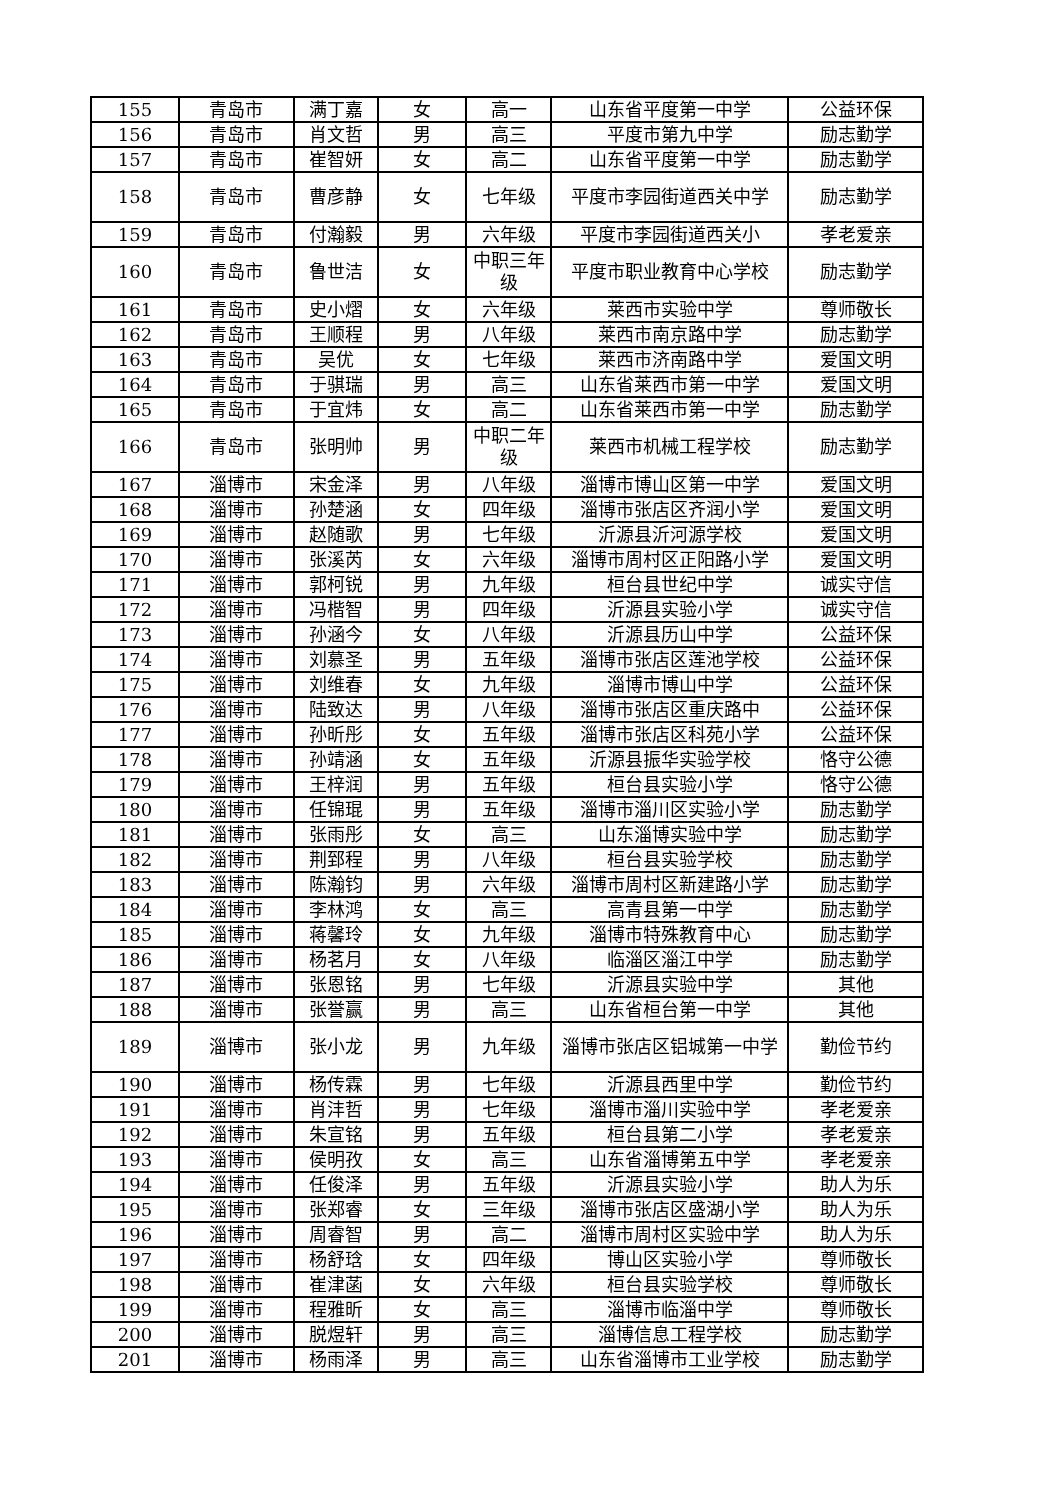| 155 | 青岛市 | 满丁嘉 | 女 | 高一 | 山东省平度第一中学 | 公益环保 |
| 156 | 青岛市 | 肖文哲 | 男 | 高三 | 平度市第九中学 | 励志勤学 |
| 157 | 青岛市 | 崔智妍 | 女 | 高二 | 山东省平度第一中学 | 励志勤学 |
| 158 | 青岛市 | 曹彦静 | 女 | 七年级 | 平度市李园街道西关中学 | 励志勤学 |
| 159 | 青岛市 | 付瀚毅 | 男 | 六年级 | 平度市李园街道西关小 | 孝老爱亲 |
| 160 | 青岛市 | 鲁世洁 | 女 | 中职三年级 | 平度市职业教育中心学校 | 励志勤学 |
| 161 | 青岛市 | 史小熠 | 女 | 六年级 | 莱西市实验中学 | 尊师敬长 |
| 162 | 青岛市 | 王顺程 | 男 | 八年级 | 莱西市南京路中学 | 励志勤学 |
| 163 | 青岛市 | 吴优 | 女 | 七年级 | 莱西市济南路中学 | 爱国文明 |
| 164 | 青岛市 | 于骐瑞 | 男 | 高三 | 山东省莱西市第一中学 | 爱国文明 |
| 165 | 青岛市 | 于宜炜 | 女 | 高二 | 山东省莱西市第一中学 | 励志勤学 |
| 166 | 青岛市 | 张明帅 | 男 | 中职二年级 | 莱西市机械工程学校 | 励志勤学 |
| 167 | 淄博市 | 宋金泽 | 男 | 八年级 | 淄博市博山区第一中学 | 爱国文明 |
| 168 | 淄博市 | 孙楚涵 | 女 | 四年级 | 淄博市张店区齐润小学 | 爱国文明 |
| 169 | 淄博市 | 赵随歌 | 男 | 七年级 | 沂源县沂河源学校 | 爱国文明 |
| 170 | 淄博市 | 张溪芮 | 女 | 六年级 | 淄博市周村区正阳路小学 | 爱国文明 |
| 171 | 淄博市 | 郭柯锐 | 男 | 九年级 | 桓台县世纪中学 | 诚实守信 |
| 172 | 淄博市 | 冯楷智 | 男 | 四年级 | 沂源县实验小学 | 诚实守信 |
| 173 | 淄博市 | 孙涵今 | 女 | 八年级 | 沂源县历山中学 | 公益环保 |
| 174 | 淄博市 | 刘慕圣 | 男 | 五年级 | 淄博市张店区莲池学校 | 公益环保 |
| 175 | 淄博市 | 刘维春 | 女 | 九年级 | 淄博市博山中学 | 公益环保 |
| 176 | 淄博市 | 陆致达 | 男 | 八年级 | 淄博市张店区重庆路中 | 公益环保 |
| 177 | 淄博市 | 孙昕彤 | 女 | 五年级 | 淄博市张店区科苑小学 | 公益环保 |
| 178 | 淄博市 | 孙靖涵 | 女 | 五年级 | 沂源县振华实验学校 | 恪守公德 |
| 179 | 淄博市 | 王梓润 | 男 | 五年级 | 桓台县实验小学 | 恪守公德 |
| 180 | 淄博市 | 任锦琨 | 男 | 五年级 | 淄博市淄川区实验小学 | 励志勤学 |
| 181 | 淄博市 | 张雨彤 | 女 | 高三 | 山东淄博实验中学 | 励志勤学 |
| 182 | 淄博市 | 荆郅程 | 男 | 八年级 | 桓台县实验学校 | 励志勤学 |
| 183 | 淄博市 | 陈瀚钧 | 男 | 六年级 | 淄博市周村区新建路小学 | 励志勤学 |
| 184 | 淄博市 | 李林鸿 | 女 | 高三 | 高青县第一中学 | 励志勤学 |
| 185 | 淄博市 | 蒋馨玲 | 女 | 九年级 | 淄博市特殊教育中心 | 励志勤学 |
| 186 | 淄博市 | 杨茗月 | 女 | 八年级 | 临淄区淄江中学 | 励志勤学 |
| 187 | 淄博市 | 张恩铭 | 男 | 七年级 | 沂源县实验中学 | 其他 |
| 188 | 淄博市 | 张誉赢 | 男 | 高三 | 山东省桓台第一中学 | 其他 |
| 189 | 淄博市 | 张小龙 | 男 | 九年级 | 淄博市张店区铝城第一中学 | 勤俭节约 |
| 190 | 淄博市 | 杨传霖 | 男 | 七年级 | 沂源县西里中学 | 勤俭节约 |
| 191 | 淄博市 | 肖沣哲 | 男 | 七年级 | 淄博市淄川实验中学 | 孝老爱亲 |
| 192 | 淄博市 | 朱宣铭 | 男 | 五年级 | 桓台县第二小学 | 孝老爱亲 |
| 193 | 淄博市 | 侯明孜 | 女 | 高三 | 山东省淄博第五中学 | 孝老爱亲 |
| 194 | 淄博市 | 任俊泽 | 男 | 五年级 | 沂源县实验小学 | 助人为乐 |
| 195 | 淄博市 | 张郑睿 | 女 | 三年级 | 淄博市张店区盛湖小学 | 助人为乐 |
| 196 | 淄博市 | 周睿智 | 男 | 高二 | 淄博市周村区实验中学 | 助人为乐 |
| 197 | 淄博市 | 杨舒琀 | 女 | 四年级 | 博山区实验小学 | 尊师敬长 |
| 198 | 淄博市 | 崔津菡 | 女 | 六年级 | 桓台县实验学校 | 尊师敬长 |
| 199 | 淄博市 | 程雅昕 | 女 | 高三 | 淄博市临淄中学 | 尊师敬长 |
| 200 | 淄博市 | 脱煜轩 | 男 | 高三 | 淄博信息工程学校 | 励志勤学 |
| 201 | 淄博市 | 杨雨泽 | 男 | 高三 | 山东省淄博市工业学校 | 励志勤学 |